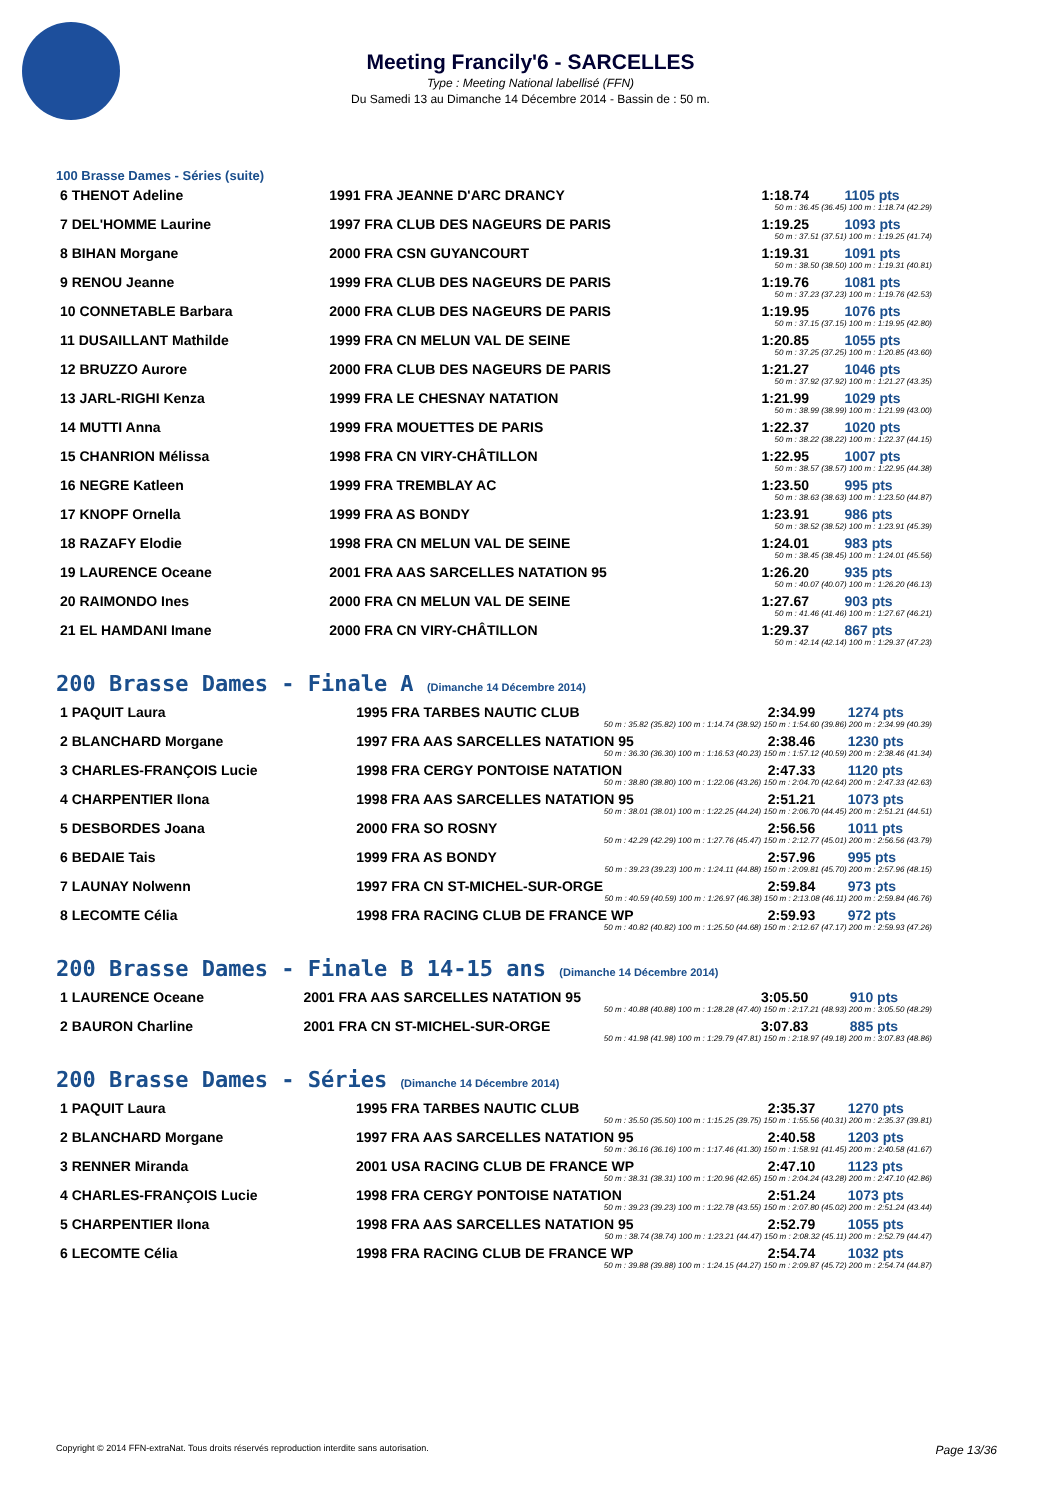Meeting Francily'6 - SARCELLES
Type : Meeting National labellisé (FFN)
Du Samedi 13 au Dimanche 14 Décembre 2014 - Bassin de : 50 m.
100 Brasse Dames - Séries (suite)
| 6 THENOT Adeline | 1991 FRA JEANNE D'ARC DRANCY | 1:18.74 | 1105 pts |
| 50 m : 36.45 (36.45) 100 m : 1:18.74 (42.29) | | | |
| 7 DEL'HOMME Laurine | 1997 FRA CLUB DES NAGEURS DE PARIS | 1:19.25 | 1093 pts |
| 50 m : 37.51 (37.51) 100 m : 1:19.25 (41.74) | | | |
| 8 BIHAN Morgane | 2000 FRA CSN GUYANCOURT | 1:19.31 | 1091 pts |
| 50 m : 38.50 (38.50) 100 m : 1:19.31 (40.81) | | | |
| 9 RENOU Jeanne | 1999 FRA CLUB DES NAGEURS DE PARIS | 1:19.76 | 1081 pts |
| 50 m : 37.23 (37.23) 100 m : 1:19.76 (42.53) | | | |
| 10 CONNETABLE Barbara | 2000 FRA CLUB DES NAGEURS DE PARIS | 1:19.95 | 1076 pts |
| 50 m : 37.15 (37.15) 100 m : 1:19.95 (42.80) | | | |
| 11 DUSAILLANT Mathilde | 1999 FRA CN MELUN VAL DE SEINE | 1:20.85 | 1055 pts |
| 50 m : 37.25 (37.25) 100 m : 1:20.85 (43.60) | | | |
| 12 BRUZZO Aurore | 2000 FRA CLUB DES NAGEURS DE PARIS | 1:21.27 | 1046 pts |
| 50 m : 37.92 (37.92) 100 m : 1:21.27 (43.35) | | | |
| 13 JARL-RIGHI Kenza | 1999 FRA LE CHESNAY NATATION | 1:21.99 | 1029 pts |
| 50 m : 38.99 (38.99) 100 m : 1:21.99 (43.00) | | | |
| 14 MUTTI Anna | 1999 FRA MOUETTES DE PARIS | 1:22.37 | 1020 pts |
| 50 m : 38.22 (38.22) 100 m : 1:22.37 (44.15) | | | |
| 15 CHANRION Mélissa | 1998 FRA CN VIRY-CHÂTILLON | 1:22.95 | 1007 pts |
| 50 m : 38.57 (38.57) 100 m : 1:22.95 (44.38) | | | |
| 16 NEGRE Katleen | 1999 FRA TREMBLAY AC | 1:23.50 | 995 pts |
| 50 m : 38.63 (38.63) 100 m : 1:23.50 (44.87) | | | |
| 17 KNOPF Ornella | 1999 FRA AS BONDY | 1:23.91 | 986 pts |
| 50 m : 38.52 (38.52) 100 m : 1:23.91 (45.39) | | | |
| 18 RAZAFY Elodie | 1998 FRA CN MELUN VAL DE SEINE | 1:24.01 | 983 pts |
| 50 m : 38.45 (38.45) 100 m : 1:24.01 (45.56) | | | |
| 19 LAURENCE Oceane | 2001 FRA AAS SARCELLES NATATION 95 | 1:26.20 | 935 pts |
| 50 m : 40.07 (40.07) 100 m : 1:26.20 (46.13) | | | |
| 20 RAIMONDO Ines | 2000 FRA CN MELUN VAL DE SEINE | 1:27.67 | 903 pts |
| 50 m : 41.46 (41.46) 100 m : 1:27.67 (46.21) | | | |
| 21 EL HAMDANI Imane | 2000 FRA CN VIRY-CHÂTILLON | 1:29.37 | 867 pts |
| 50 m : 42.14 (42.14) 100 m : 1:29.37 (47.23) | | | |
200 Brasse Dames - Finale A (Dimanche 14 Décembre 2014)
| 1 PAQUIT Laura | 1995 FRA TARBES NAUTIC CLUB | 2:34.99 | 1274 pts |
| 50 m : 35.82 (35.82) 100 m : 1:14.74 (38.92) 150 m : 1:54.60 (39.86) 200 m : 2:34.99 (40.39) | | | |
| 2 BLANCHARD Morgane | 1997 FRA AAS SARCELLES NATATION 95 | 2:38.46 | 1230 pts |
| 50 m : 36.30 (36.30) 100 m : 1:16.53 (40.23) 150 m : 1:57.12 (40.59) 200 m : 2:38.46 (41.34) | | | |
| 3 CHARLES-FRANÇOIS Lucie | 1998 FRA CERGY PONTOISE NATATION | 2:47.33 | 1120 pts |
| 50 m : 38.80 (38.80) 100 m : 1:22.06 (43.26) 150 m : 2:04.70 (42.64) 200 m : 2:47.33 (42.63) | | | |
| 4 CHARPENTIER Ilona | 1998 FRA AAS SARCELLES NATATION 95 | 2:51.21 | 1073 pts |
| 50 m : 38.01 (38.01) 100 m : 1:22.25 (44.24) 150 m : 2:06.70 (44.45) 200 m : 2:51.21 (44.51) | | | |
| 5 DESBORDES Joana | 2000 FRA SO ROSNY | 2:56.56 | 1011 pts |
| 50 m : 42.29 (42.29) 100 m : 1:27.76 (45.47) 150 m : 2:12.77 (45.01) 200 m : 2:56.56 (43.79) | | | |
| 6 BEDAIE Tais | 1999 FRA AS BONDY | 2:57.96 | 995 pts |
| 50 m : 39.23 (39.23) 100 m : 1:24.11 (44.88) 150 m : 2:09.81 (45.70) 200 m : 2:57.96 (48.15) | | | |
| 7 LAUNAY Nolwenn | 1997 FRA CN ST-MICHEL-SUR-ORGE | 2:59.84 | 973 pts |
| 50 m : 40.59 (40.59) 100 m : 1:26.97 (46.38) 150 m : 2:13.08 (46.11) 200 m : 2:59.84 (46.76) | | | |
| 8 LECOMTE Célia | 1998 FRA RACING CLUB DE FRANCE WP | 2:59.93 | 972 pts |
| 50 m : 40.82 (40.82) 100 m : 1:25.50 (44.68) 150 m : 2:12.67 (47.17) 200 m : 2:59.93 (47.26) | | | |
200 Brasse Dames - Finale B 14-15 ans (Dimanche 14 Décembre 2014)
| 1 LAURENCE Oceane | 2001 FRA AAS SARCELLES NATATION 95 | 3:05.50 | 910 pts |
| 50 m : 40.88 (40.88) 100 m : 1:28.28 (47.40) 150 m : 2:17.21 (48.93) 200 m : 3:05.50 (48.29) | | | |
| 2 BAURON Charline | 2001 FRA CN ST-MICHEL-SUR-ORGE | 3:07.83 | 885 pts |
| 50 m : 41.98 (41.98) 100 m : 1:29.79 (47.81) 150 m : 2:18.97 (49.18) 200 m : 3:07.83 (48.86) | | | |
200 Brasse Dames - Séries (Dimanche 14 Décembre 2014)
| 1 PAQUIT Laura | 1995 FRA TARBES NAUTIC CLUB | 2:35.37 | 1270 pts |
| 50 m : 35.50 (35.50) 100 m : 1:15.25 (39.75) 150 m : 1:55.56 (40.31) 200 m : 2:35.37 (39.81) | | | |
| 2 BLANCHARD Morgane | 1997 FRA AAS SARCELLES NATATION 95 | 2:40.58 | 1203 pts |
| 50 m : 36.16 (36.16) 100 m : 1:17.46 (41.30) 150 m : 1:58.91 (41.45) 200 m : 2:40.58 (41.67) | | | |
| 3 RENNER Miranda | 2001 USA RACING CLUB DE FRANCE WP | 2:47.10 | 1123 pts |
| 50 m : 38.31 (38.31) 100 m : 1:20.96 (42.65) 150 m : 2:04.24 (43.28) 200 m : 2:47.10 (42.86) | | | |
| 4 CHARLES-FRANÇOIS Lucie | 1998 FRA CERGY PONTOISE NATATION | 2:51.24 | 1073 pts |
| 50 m : 39.23 (39.23) 100 m : 1:22.78 (43.55) 150 m : 2:07.80 (45.02) 200 m : 2:51.24 (43.44) | | | |
| 5 CHARPENTIER Ilona | 1998 FRA AAS SARCELLES NATATION 95 | 2:52.79 | 1055 pts |
| 50 m : 38.74 (38.74) 100 m : 1:23.21 (44.47) 150 m : 2:08.32 (45.11) 200 m : 2:52.79 (44.47) | | | |
| 6 LECOMTE Célia | 1998 FRA RACING CLUB DE FRANCE WP | 2:54.74 | 1032 pts |
| 50 m : 39.88 (39.88) 100 m : 1:24.15 (44.27) 150 m : 2:09.87 (45.72) 200 m : 2:54.74 (44.87) | | | |
Copyright © 2014 FFN-extraNat. Tous droits réservés reproduction interdite sans autorisation. Page 13/36